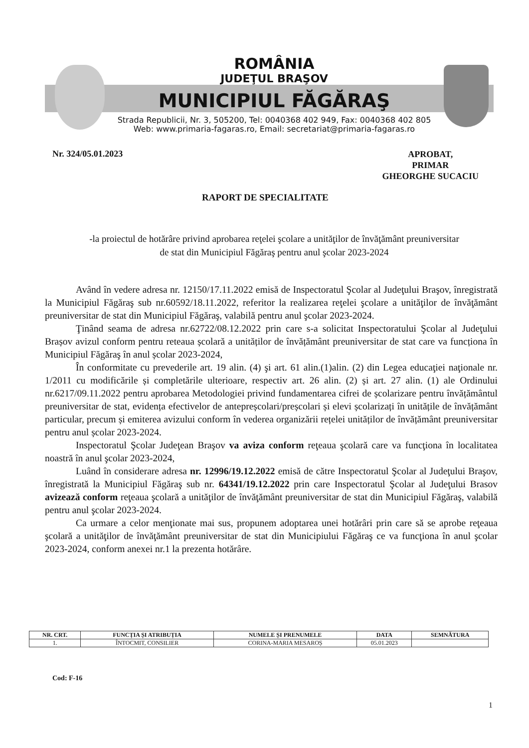ROMÂNIA
JUDEŢUL BRAŞOV
MUNICIPIUL FĂGĂRAŞ
Strada Republicii, Nr. 3, 505200, Tel: 0040368 402 949, Fax: 0040368 402 805
Web: www.primaria-fagaras.ro, Email: secretariat@primaria-fagaras.ro
Nr. 324/05.01.2023
APROBAT,
PRIMAR
GHEORGHE SUCACIU
RAPORT DE SPECIALITATE
-la proiectul de hotărâre privind aprobarea reţelei şcolare a unităţilor de învăţământ preuniversitar
de stat din Municipiul Făgăraş pentru anul şcolar 2023-2024
Având în vedere adresa nr. 12150/17.11.2022 emisă de Inspectoratul Şcolar al Judeţului Braşov, înregistrată la Municipiul Făgăraş sub nr.60592/18.11.2022, referitor la realizarea reţelei şcolare a unităţilor de învăţământ preuniversitar de stat din Municipiul Făgăraş, valabilă pentru anul şcolar 2023-2024.
Ţinând seama de adresa nr.62722/08.12.2022 prin care s-a solicitat Inspectoratului Şcolar al Judeţului Brașov avizul conform pentru reteaua școlară a unităților de învățământ preuniversitar de stat care va funcționa în Municipiul Făgăraş în anul școlar 2023-2024,
În conformitate cu prevederile art. 19 alin. (4) şi art. 61 alin.(1)alin. (2) din Legea educaţiei naţionale nr. 1/2011 cu modificările și completările ulterioare, respectiv art. 26 alin. (2) și art. 27 alin. (1) ale Ordinului nr.6217/09.11.2022 pentru aprobarea Metodologiei privind fundamentarea cifrei de școlarizare pentru învățământul preuniversitar de stat, evidența efectivelor de antepreșcolari/preșcolari și elevi școlarizați în unitățile de învățământ particular, precum și emiterea avizului conform în vederea organizării rețelei unităților de învățământ preuniversitar pentru anul școlar 2023-2024.
Inspectoratul Şcolar Judeţean Braşov va aviza conform reţeaua şcolară care va funcţiona în localitatea noastră în anul şcolar 2023-2024,
Luând în considerare adresa nr. 12996/19.12.2022 emisă de către Inspectoratul Şcolar al Judeţului Braşov, înregistrată la Municipiul Făgăraş sub nr. 64341/19.12.2022 prin care Inspectoratul Şcolar al Judeţului Brasov avizează conform reţeaua şcolară a unităţilor de învăţământ preuniversitar de stat din Municipiul Făgăraş, valabilă pentru anul şcolar 2023-2024.
Ca urmare a celor menţionate mai sus, propunem adoptarea unei hotărâri prin care să se aprobe reţeaua şcolară a unităţilor de învăţământ preuniversitar de stat din Municipiului Făgăraş ce va funcţiona în anul şcolar 2023-2024, conform anexei nr.1 la prezenta hotărâre.
| NR. CRT. | FUNCȚIA ȘI ATRIBUȚIA | NUMELE ȘI PRENUMELE | DATA | SEMNĂTURA |
| --- | --- | --- | --- | --- |
| 1. | ÎNTOCMIT, CONSILIER | CORINA-MARIA MESAROȘ | 05.01.2023 | |
Cod: F-16
1